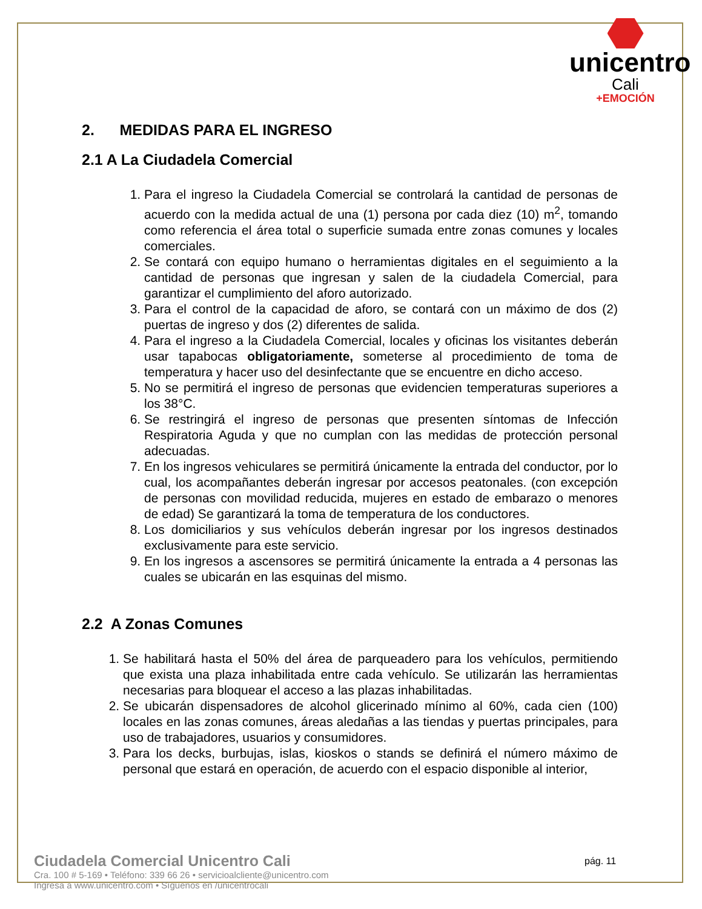unicentro
Cali
+EMOCIÓN
2. MEDIDAS PARA EL INGRESO
2.1 A La Ciudadela Comercial
1. Para el ingreso la Ciudadela Comercial se controlará la cantidad de personas de acuerdo con la medida actual de una (1) persona por cada diez (10) m<sup>2</sup>, tomando como referencia el área total o superficie sumada entre zonas comunes y locales comerciales.
2. Se contará con equipo humano o herramientas digitales en el seguimiento a la cantidad de personas que ingresan y salen de la ciudadela Comercial, para garantizar el cumplimiento del aforo autorizado.
3. Para el control de la capacidad de aforo, se contará con un máximo de dos (2) puertas de ingreso y dos (2) diferentes de salida.
4. Para el ingreso a la Ciudadela Comercial, locales y oficinas los visitantes deberán usar tapabocas obligatoriamente, someterse al procedimiento de toma de temperatura y hacer uso del desinfectante que se encuentre en dicho acceso.
5. No se permitirá el ingreso de personas que evidencien temperaturas superiores a los 38°C.
6. Se restringirá el ingreso de personas que presenten síntomas de Infección Respiratoria Aguda y que no cumplan con las medidas de protección personal adecuadas.
7. En los ingresos vehiculares se permitirá únicamente la entrada del conductor, por lo cual, los acompañantes deberán ingresar por accesos peatonales. (con excepción de personas con movilidad reducida, mujeres en estado de embarazo o menores de edad) Se garantizará la toma de temperatura de los conductores.
8. Los domiciliarios y sus vehículos deberán ingresar por los ingresos destinados exclusivamente para este servicio.
9. En los ingresos a ascensores se permitirá únicamente la entrada a 4 personas las cuales se ubicarán en las esquinas del mismo.
2.2 A Zonas Comunes
1. Se habilitará hasta el 50% del área de parqueadero para los vehículos, permitiendo que exista una plaza inhabilitada entre cada vehículo. Se utilizarán las herramientas necesarias para bloquear el acceso a las plazas inhabilitadas.
2. Se ubicarán dispensadores de alcohol glicerinado mínimo al 60%, cada cien (100) locales en las zonas comunes, áreas aledañas a las tiendas y puertas principales, para uso de trabajadores, usuarios y consumidores.
3. Para los decks, burbujas, islas, kioskos o stands se definirá el número máximo de personal que estará en operación, de acuerdo con el espacio disponible al interior,
Ciudadela Comercial Unicentro Cali
Cra. 100 # 5-169 • Teléfono: 339 66 26 • servicioalcliente@unicentro.com
Ingresa a www.unicentro.com • Síguenos en /unicentrocali
pág. 11